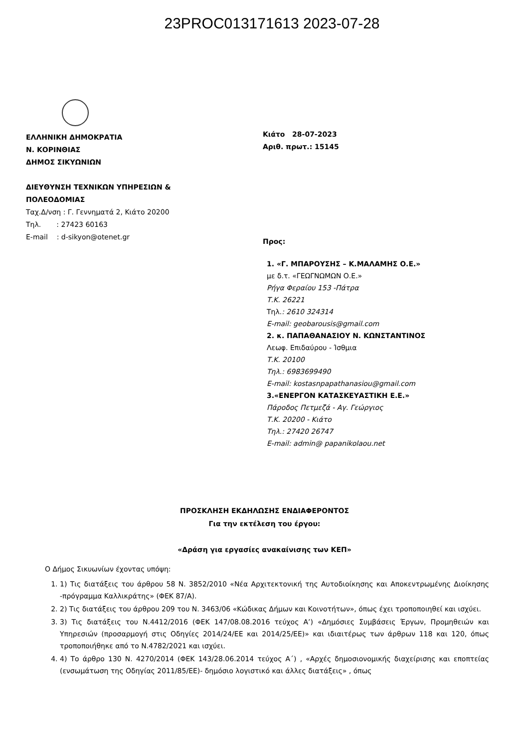23PROC013171613 2023-07-28
ΕΛΛΗΝΙΚΗ ΔΗΜΟΚΡΑΤΙΑ
Ν. ΚΟΡΙΝΘΙΑΣ
ΔΗΜΟΣ ΣΙΚΥΩΝΙΩΝ
ΔΙΕΥΘΥΝΣΗ ΤΕΧΝΙΚΩΝ ΥΠΗΡΕΣΙΩΝ &
ΠΟΛΕΟΔΟΜΙΑΣ
Ταχ.Δ/νση : Γ. Γεννηματά 2, Κιάτο 20200
Τηλ. : 27423 60163
E-mail : d-sikyon@otenet.gr
Κιάτο 28-07-2023
Αριθ. πρωτ.: 15145
Προς:
1. «Γ. ΜΠΑΡΟΥΣΗΣ – Κ.ΜΑΛΑΜΗΣ Ο.Ε.»
με δ.τ. «ΓΕΩΓΝΩΜΩΝ Ο.Ε.»
Ρήγα Φεραίου 153 -Πάτρα
Τ.Κ. 26221
Τηλ.: 2610 324314
E-mail: geobarousis@gmail.com
2. κ. ΠΑΠΑΘΑΝΑΣΙΟΥ Ν. ΚΩΝΣΤΑΝΤΙΝΟΣ
Λεωφ. Επιδαύρου - Ίσθμια
Τ.Κ. 20100
Τηλ.: 6983699490
E-mail: kostasnpapathanasiou@gmail.com
3.«ΕΝΕΡΓΟΝ ΚΑΤΑΣΚΕΥΑΣΤΙΚΗ Ε.Ε.»
Πάροδος Πετμεζά - Αγ. Γεώργιος
Τ.Κ. 20200 - Κιάτο
Τηλ.: 27420 26747
E-mail: admin@ papanikolaou.net
ΠΡΟΣΚΛΗΣΗ ΕΚΔΗΛΩΣΗΣ ΕΝΔΙΑΦΕΡΟΝΤΟΣ
Για την εκτέλεση του έργου:
«Δράση για εργασίες ανακαίνισης των ΚΕΠ»
Ο Δήμος Σικυωνίων έχοντας υπόψη:
1. 1) Τις διατάξεις του άρθρου 58 Ν. 3852/2010 «Νέα Αρχιτεκτονική της Αυτοδιοίκησης και Αποκεντρωμένης Διοίκησης -πρόγραμμα Καλλικράτης» (ΦΕΚ 87/Α).
2. 2) Τις διατάξεις του άρθρου 209 του Ν. 3463/06 «Κώδικας Δήμων και Κοινοτήτων», όπως έχει τροποποιηθεί και ισχύει.
3. 3) Τις διατάξεις του Ν.4412/2016 (ΦΕΚ 147/08.08.2016 τεύχος Α’) «Δημόσιες Συμβάσεις Έργων, Προμηθειών και Υπηρεσιών (προσαρμογή στις Οδηγίες 2014/24/ΕΕ και 2014/25/ΕΕ)» και ιδιαιτέρως των άρθρων 118 και 120, όπως τροποποιήθηκε από το Ν.4782/2021 και ισχύει.
4. 4) Το άρθρο 130 Ν. 4270/2014 (ΦΕΚ 143/28.06.2014 τεύχος Α΄) , «Αρχές δημοσιονομικής διαχείρισης και εποπτείας (ενσωμάτωση της Οδηγίας 2011/85/ΕΕ)- δημόσιο λογιστικό και άλλες διατάξεις» , όπως